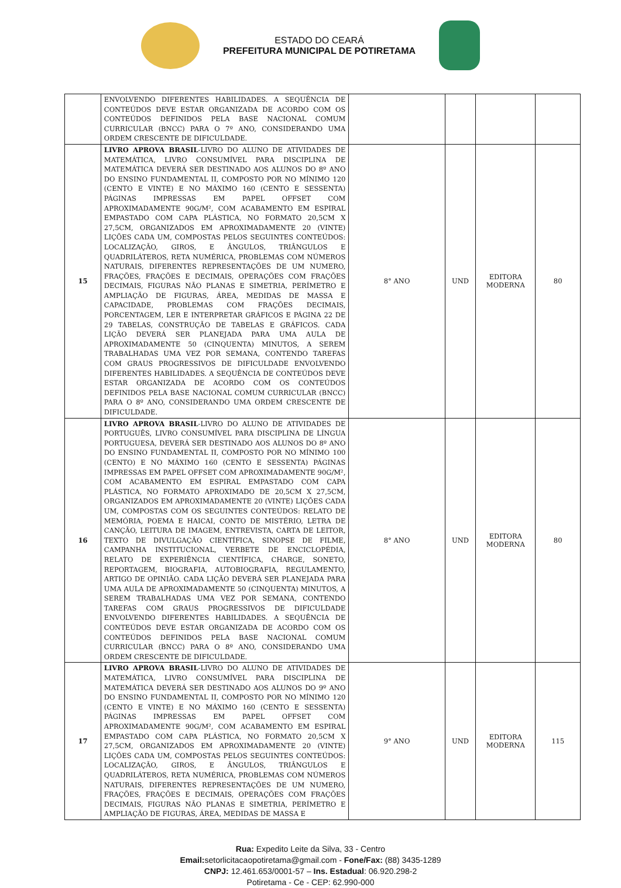ESTADO DO CEARÁ
PREFEITURA MUNICIPAL DE POTIRETAMA
| | ENVOLVENDO DIFERENTES HABILIDADES. A SEQUÊNCIA DE CONTEÚDOS DEVE ESTAR ORGANIZADA DE ACORDO COM OS CONTEÚDOS DEFINIDOS PELA BASE NACIONAL COMUM CURRICULAR (BNCC) PARA O 7º ANO, CONSIDERANDO UMA ORDEM CRESCENTE DE DIFICULDADE. | | | | |
| 15 | LIVRO APROVA BRASIL -LIVRO DO ALUNO DE ATIVIDADES DE MATEMÁTICA, LIVRO CONSUMÍVEL PARA DISCIPLINA DE MATEMÁTICA DEVERÁ SER DESTINADO AOS ALUNOS DO 8º ANO DO ENSINO FUNDAMENTAL II, COMPOSTO POR NO MÍNIMO 120 (CENTO E VINTE) E NO MÁXIMO 160 (CENTO E SESSENTA) PÁGINAS IMPRESSAS EM PAPEL OFFSET COM APROXIMADAMENTE 90G/M², COM ACABAMENTO EM ESPIRAL EMPASTADO COM CAPA PLÁSTICA, NO FORMATO 20,5CM X 27,5CM, ORGANIZADOS EM APROXIMADAMENTE 20 (VINTE) LIÇÕES CADA UM, COMPOSTAS PELOS SEGUINTES CONTEÚDOS: LOCALIZAÇÃO, GIROS, E ÂNGULOS, TRIÂNGULOS E QUADRILÁTEROS, RETA NUMÉRICA, PROBLEMAS COM NÚMEROS NATURAIS, DIFERENTES REPRESENTAÇÕES DE UM NUMERO, FRAÇÕES, FRAÇÕES E DECIMAIS, OPERAÇÕES COM FRAÇÕES DECIMAIS, FIGURAS NÃO PLANAS E SIMETRIA, PERÍMETRO E AMPLIAÇÃO DE FIGURAS, ÁREA, MEDIDAS DE MASSA E CAPACIDADE, PROBLEMAS COM FRAÇÕES DECIMAIS, PORCENTAGEM, LER E INTERPRETAR GRÁFICOS E PÁGINA 22 DE 29 TABELAS, CONSTRUÇÃO DE TABELAS E GRÁFICOS. CADA LIÇÃO DEVERÁ SER PLANEJADA PARA UMA AULA DE APROXIMADAMENTE 50 (CINQUENTA) MINUTOS, A SEREM TRABALHADAS UMA VEZ POR SEMANA, CONTENDO TAREFAS COM GRAUS PROGRESSIVOS DE DIFICULDADE ENVOLVENDO DIFERENTES HABILIDADES. A SEQUÊNCIA DE CONTEÚDOS DEVE ESTAR ORGANIZADA DE ACORDO COM OS CONTEÚDOS DEFINIDOS PELA BASE NACIONAL COMUM CURRICULAR (BNCC) PARA O 8º ANO, CONSIDERANDO UMA ORDEM CRESCENTE DE DIFICULDADE. | 8° ANO | UND | EDITORA MODERNA | 80 |
| 16 | LIVRO APROVA BRASIL -LIVRO DO ALUNO DE ATIVIDADES DE PORTUGUÊS, LIVRO CONSUMÍVEL PARA DISCIPLINA DE LÍNGUA PORTUGUESA, DEVERÁ SER DESTINADO AOS ALUNOS DO 8º ANO DO ENSINO FUNDAMENTAL II, COMPOSTO POR NO MÍNIMO 100 (CENTO) E NO MÁXIMO 160 (CENTO E SESSENTA) PÁGINAS IMPRESSAS EM PAPEL OFFSET COM APROXIMADAMENTE 90G/M², COM ACABAMENTO EM ESPIRAL EMPASTADO COM CAPA PLÁSTICA, NO FORMATO APROXIMADO DE 20,5CM X 27,5CM, ORGANIZADOS EM APROXIMADAMENTE 20 (VINTE) LIÇÕES CADA UM, COMPOSTAS COM OS SEGUINTES CONTEÚDOS: RELATO DE MEMÓRIA, POEMA E HAICAI, CONTO DE MISTÉRIO, LETRA DE CANÇÃO, LEITURA DE IMAGEM, ENTREVISTA, CARTA DE LEITOR, TEXTO DE DIVULGAÇÃO CIENTÍFICA, SINOPSE DE FILME, CAMPANHA INSTITUCIONAL, VERBETE DE ENCICLOPÉDIA, RELATO DE EXPERIÊNCIA CIENTÍFICA, CHARGE, SONETO, REPORTAGEM, BIOGRAFIA, AUTOBIOGRAFIA, REGULAMENTO, ARTIGO DE OPINIÃO. CADA LIÇÃO DEVERÁ SER PLANEJADA PARA UMA AULA DE APROXIMADAMENTE 50 (CINQUENTA) MINUTOS, A SEREM TRABALHADAS UMA VEZ POR SEMANA, CONTENDO TAREFAS COM GRAUS PROGRESSIVOS DE DIFICULDADE ENVOLVENDO DIFERENTES HABILIDADES. A SEQUÊNCIA DE CONTEÚDOS DEVE ESTAR ORGANIZADA DE ACORDO COM OS CONTEÚDOS DEFINIDOS PELA BASE NACIONAL COMUM CURRICULAR (BNCC) PARA O 8º ANO, CONSIDERANDO UMA ORDEM CRESCENTE DE DIFICULDADE. | 8° ANO | UND | EDITORA MODERNA | 80 |
| 17 | LIVRO APROVA BRASIL -LIVRO DO ALUNO DE ATIVIDADES DE MATEMÁTICA, LIVRO CONSUMÍVEL PARA DISCIPLINA DE MATEMÁTICA DEVERÁ SER DESTINADO AOS ALUNOS DO 9º ANO DO ENSINO FUNDAMENTAL II, COMPOSTO POR NO MÍNIMO 120 (CENTO E VINTE) E NO MÁXIMO 160 (CENTO E SESSENTA) PÁGINAS IMPRESSAS EM PAPEL OFFSET COM APROXIMADAMENTE 90G/M², COM ACABAMENTO EM ESPIRAL EMPASTADO COM CAPA PLÁSTICA, NO FORMATO 20,5CM X 27,5CM, ORGANIZADOS EM APROXIMADAMENTE 20 (VINTE) LIÇÕES CADA UM, COMPOSTAS PELOS SEGUINTES CONTEÚDOS: LOCALIZAÇÃO, GIROS, E ÂNGULOS, TRIÂNGULOS E QUADRILÁTEROS, RETA NUMÉRICA, PROBLEMAS COM NÚMEROS NATURAIS, DIFERENTES REPRESENTAÇÕES DE UM NUMERO, FRAÇÕES, FRAÇÕES E DECIMAIS, OPERAÇÕES COM FRAÇÕES DECIMAIS, FIGURAS NÃO PLANAS E SIMETRIA, PERÍMETRO E AMPLIAÇÃO DE FIGURAS, ÁREA, MEDIDAS DE MASSA E | 9° ANO | UND | EDITORA MODERNA | 115 |
Rua: Expedito Leite da Silva, 33 - Centro
Email: setorlicitacaopotiretama@gmail.com - Fone/Fax: (88) 3435-1289
CNPJ: 12.461.653/0001-57 – Ins. Estadual: 06.920.298-2
Potiretama - Ce - CEP: 62.990-000